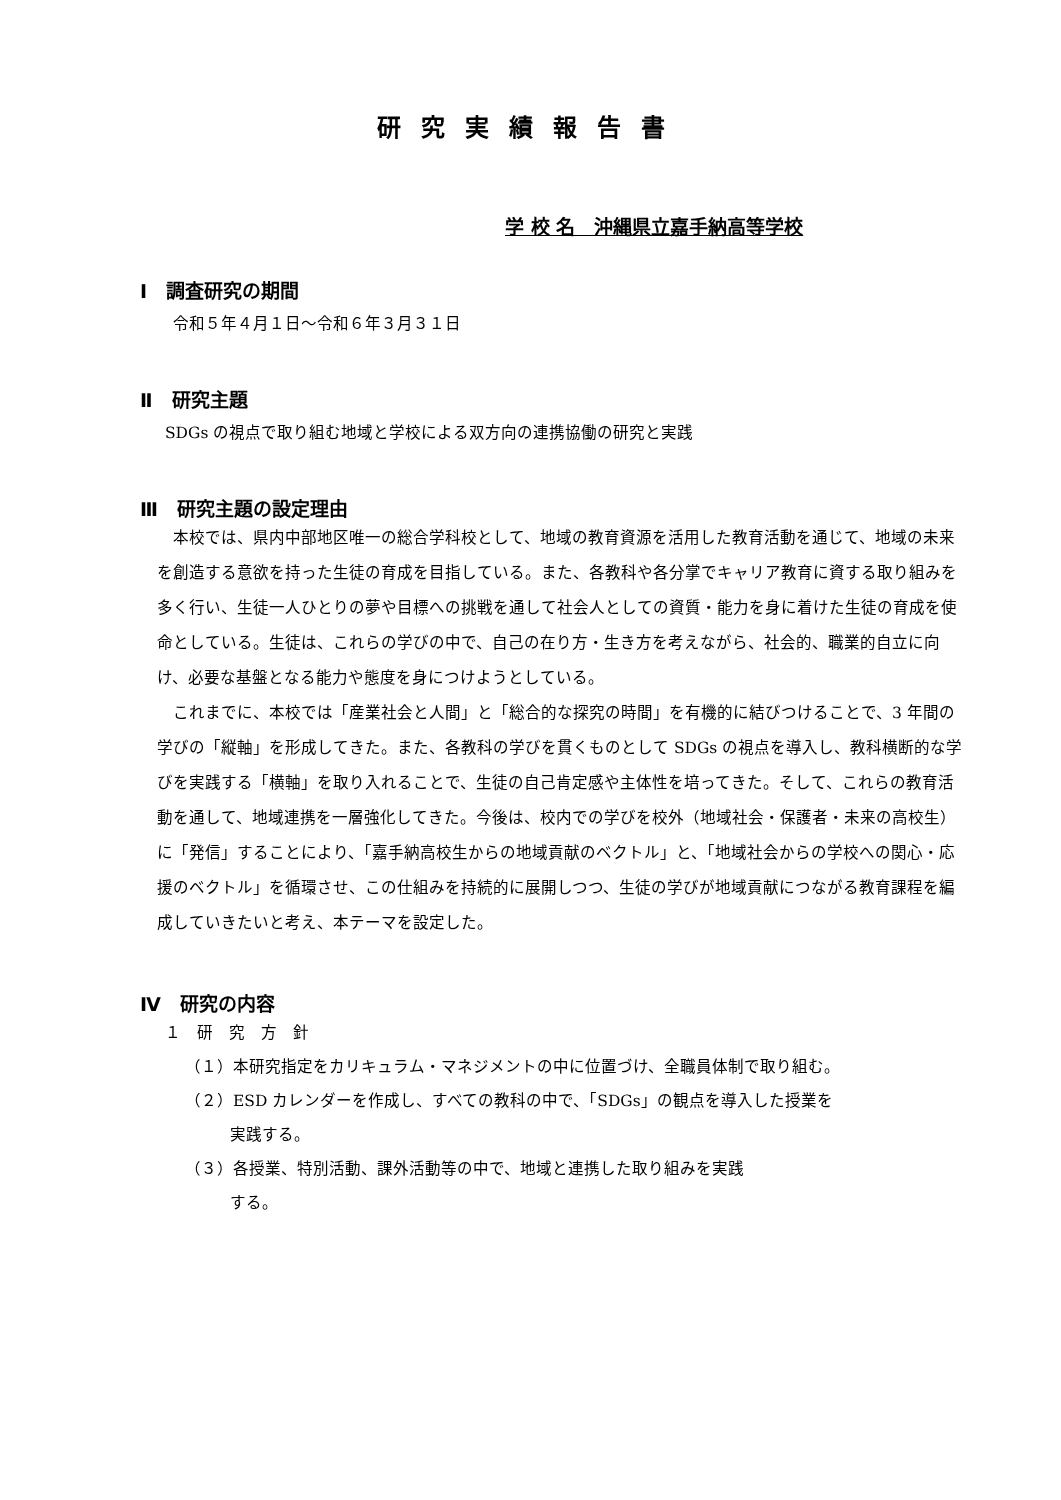研究実績報告書
学 校 名　沖縄県立嘉手納高等学校
Ⅰ　調査研究の期間
令和５年４月１日～令和６年３月３１日
Ⅱ　研究主題
SDGs の視点で取り組む地域と学校による双方向の連携協働の研究と実践
Ⅲ　研究主題の設定理由
本校では、県内中部地区唯一の総合学科校として、地域の教育資源を活用した教育活動を通じて、地域の未来を創造する意欲を持った生徒の育成を目指している。また、各教科や各分掌でキャリア教育に資する取り組みを多く行い、生徒一人ひとりの夢や目標への挑戦を通して社会人としての資質・能力を身に着けた生徒の育成を使命としている。生徒は、これらの学びの中で、自己の在り方・生き方を考えながら、社会的、職業的自立に向け、必要な基盤となる能力や態度を身につけようとしている。
これまでに、本校では「産業社会と人間」と「総合的な探究の時間」を有機的に結びつけることで、3 年間の学びの「縦軸」を形成してきた。また、各教科の学びを貫くものとして SDGs の視点を導入し、教科横断的な学びを実践する「横軸」を取り入れることで、生徒の自己肯定感や主体性を培ってきた。そして、これらの教育活動を通して、地域連携を一層強化してきた。今後は、校内での学びを校外（地域社会・保護者・未来の高校生）に「発信」することにより、「嘉手納高校生からの地域貢献のベクトル」と、「地域社会からの学校への関心・応援のベクトル」を循環させ、この仕組みを持続的に展開しつつ、生徒の学びが地域貢献につながる教育課程を編成していきたいと考え、本テーマを設定した。
Ⅳ　研究の内容
１　研　究　方　針
（１）本研究指定をカリキュラム・マネジメントの中に位置づけ、全職員体制で取り組む。
（２）ESD カレンダーを作成し、すべての教科の中で、「SDGs」の観点を導入した授業を
実践する。
（３）各授業、特別活動、課外活動等の中で、地域と連携した取り組みを実践
する。